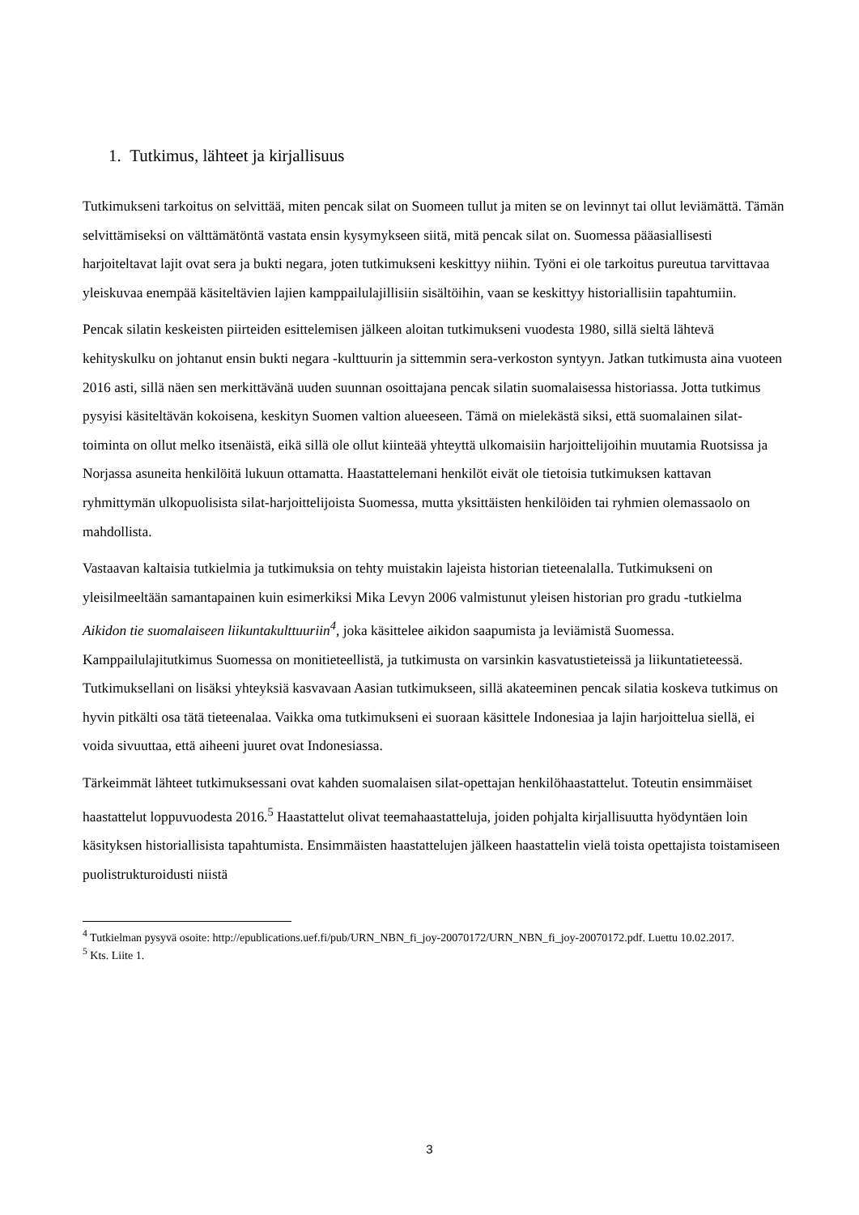1. Tutkimus, lähteet ja kirjallisuus
Tutkimukseni tarkoitus on selvittää, miten pencak silat on Suomeen tullut ja miten se on levinnyt tai ollut leviämättä. Tämän selvittämiseksi on välttämätöntä vastata ensin kysymykseen siitä, mitä pencak silat on. Suomessa pääasiallisesti harjoiteltavat lajit ovat sera ja bukti negara, joten tutkimukseni keskittyy niihin. Työni ei ole tarkoitus pureutua tarvittavaa yleiskuvaa enempää käsiteltävien lajien kamppailulajillisiin sisältöihin, vaan se keskittyy historiallisiin tapahtumiin.
Pencak silatin keskeisten piirteiden esittelemisen jälkeen aloitan tutkimukseni vuodesta 1980, sillä sieltä lähtevä kehityskulku on johtanut ensin bukti negara -kulttuurin ja sittemmin sera-verkoston syntyyn. Jatkan tutkimusta aina vuoteen 2016 asti, sillä näen sen merkittävänä uuden suunnan osoittajana pencak silatin suomalaisessa historiassa. Jotta tutkimus pysyisi käsiteltävän kokoisena, keskityn Suomen valtion alueeseen. Tämä on mielekästä siksi, että suomalainen silat-toiminta on ollut melko itsenäistä, eikä sillä ole ollut kiinteää yhteyttä ulkomaisiin harjoittelijoihin muutamia Ruotsissa ja Norjassa asuneita henkilöitä lukuun ottamatta. Haastattelemani henkilöt eivät ole tietoisia tutkimuksen kattavan ryhmittymän ulkopuolisista silat-harjoittelijoista Suomessa, mutta yksittäisten henkilöiden tai ryhmien olemassaolo on mahdollista.
Vastaavan kaltaisia tutkielmia ja tutkimuksia on tehty muistakin lajeista historian tieteenalalla. Tutkimukseni on yleisilmeeltään samantapainen kuin esimerkiksi Mika Levyn 2006 valmistunut yleisen historian pro gradu -tutkielma Aikidon tie suomalaiseen liikuntakulttuuriin<sup>4</sup>, joka käsittelee aikidon saapumista ja leviämistä Suomessa. Kamppailulajitutkimus Suomessa on monitieteellistä, ja tutkimusta on varsinkin kasvatustieteissä ja liikuntatieteessä. Tutkimuksellani on lisäksi yhteyksiä kasvavaan Aasian tutkimukseen, sillä akateeminen pencak silatia koskeva tutkimus on hyvin pitkälti osa tätä tieteenalaa. Vaikka oma tutkimukseni ei suoraan käsittele Indonesiaa ja lajin harjoittelua siellä, ei voida sivuuttaa, että aiheeni juuret ovat Indonesiassa.
Tärkeimmät lähteet tutkimuksessani ovat kahden suomalaisen silat-opettajan henkilöhaastattelut. Toteutin ensimmäiset haastattelut loppuvuodesta 2016.<sup>5</sup> Haastattelut olivat teemahaastatteluja, joiden pohjalta kirjallisuutta hyödyntäen loin käsityksen historiallisista tapahtumista. Ensimmäisten haastattelujen jälkeen haastattelin vielä toista opettajista toistamiseen puolistrukturoidusti niistä
<sup>4</sup> Tutkielman pysyvä osoite: http://epublications.uef.fi/pub/URN_NBN_fi_joy-20070172/URN_NBN_fi_joy-20070172.pdf. Luettu 10.02.2017.
<sup>5</sup> Kts. Liite 1.
3